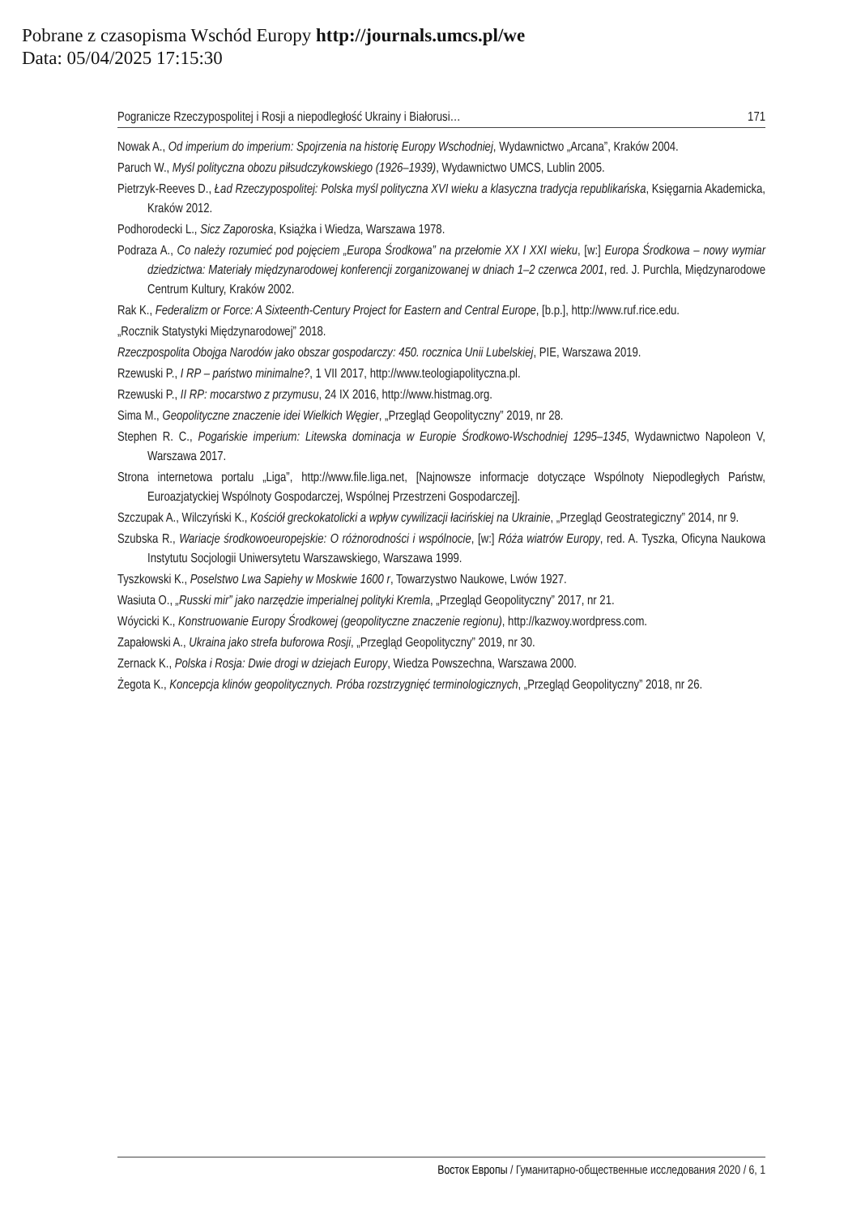Pobrane z czasopisma Wschód Europy http://journals.umcs.pl/we
Data: 05/04/2025 17:15:30
Pogranicze Rzeczypospolitej i Rosji a niepodległość Ukrainy i Białorusi… 171
Nowak A., Od imperium do imperium: Spojrzenia na historię Europy Wschodniej, Wydawnictwo „Arcana”, Kraków 2004.
Paruch W., Myśl polityczna obozu piłsudczykowskiego (1926–1939), Wydawnictwo UMCS, Lublin 2005.
Pietrzyk-Reeves D., Ład Rzeczypospolitej: Polska myśl polityczna XVI wieku a klasyczna tradycja republikańska, Księgarnia Akademicka, Kraków 2012.
Podhorodecki L., Sicz Zaporoska, Książka i Wiedza, Warszawa 1978.
Podraza A., Co należy rozumieć pod pojęciem „Europa Środkowa” na przełomie XX I XXI wieku, [w:] Europa Środkowa – nowy wymiar dziedzictwa: Materiały międzynarodowej konferencji zorganizowanej w dniach 1–2 czerwca 2001, red. J. Purchla, Międzynarodowe Centrum Kultury, Kraków 2002.
Rak K., Federalizm or Force: A Sixteenth-Century Project for Eastern and Central Europe, [b.p.], http://www.ruf.rice.edu.
„Rocznik Statystyki Międzynarodowej” 2018.
Rzeczpospolita Obojga Narodów jako obszar gospodarczy: 450. rocznica Unii Lubelskiej, PIE, Warszawa 2019.
Rzewuski P., I RP – państwo minimalne?, 1 VII 2017, http://www.teologiapolityczna.pl.
Rzewuski P., II RP: mocarstwo z przymusu, 24 IX 2016, http://www.histmag.org.
Sima M., Geopolityczne znaczenie idei Wielkich Węgier, „Przegląd Geopolityczny” 2019, nr 28.
Stephen R. C., Pogańskie imperium: Litewska dominacja w Europie Środkowo-Wschodniej 1295–1345, Wydawnictwo Napoleon V, Warszawa 2017.
Strona internetowa portalu „Liga”, http://www.file.liga.net, [Najnowsze informacje dotyczące Wspólnoty Niepodległych Państw, Euroazjatyckiej Wspólnoty Gospodarczej, Wspólnej Przestrzeni Gospodarczej].
Szczupak A., Wilczyński K., Kościół greckokatolicki a wpływ cywilizacji łacińskiej na Ukrainie, „Przegląd Geostrategiczny” 2014, nr 9.
Szubska R., Wariacje środkowoeuropejskie: O różnorodności i wspólnocie, [w:] Róża wiatrów Europy, red. A. Tyszka, Oficyna Naukowa Instytutu Socjologii Uniwersytetu Warszawskiego, Warszawa 1999.
Tyszkowski K., Poselstwo Lwa Sapiehy w Moskwie 1600 r, Towarzystwo Naukowe, Lwów 1927.
Wasiuta O., „Russki mir” jako narzędzie imperialnej polityki Kremla, „Przegląd Geopolityczny” 2017, nr 21.
Wóycicki K., Konstruowanie Europy Środkowej (geopolityczne znaczenie regionu), http://kazwoy.wordpress.com.
Zapałowski A., Ukraina jako strefa buforowa Rosji, „Przegląd Geopolityczny” 2019, nr 30.
Zernack K., Polska i Rosja: Dwie drogi w dziejach Europy, Wiedza Powszechna, Warszawa 2000.
Żegota K., Koncepcja klinów geopolitycznych. Próba rozstrzygnięć terminologicznych, „Przegląd Geopolityczny” 2018, nr 26.
Восток Европы / Гуманитарно-общественные исследования 2020 / 6, 1